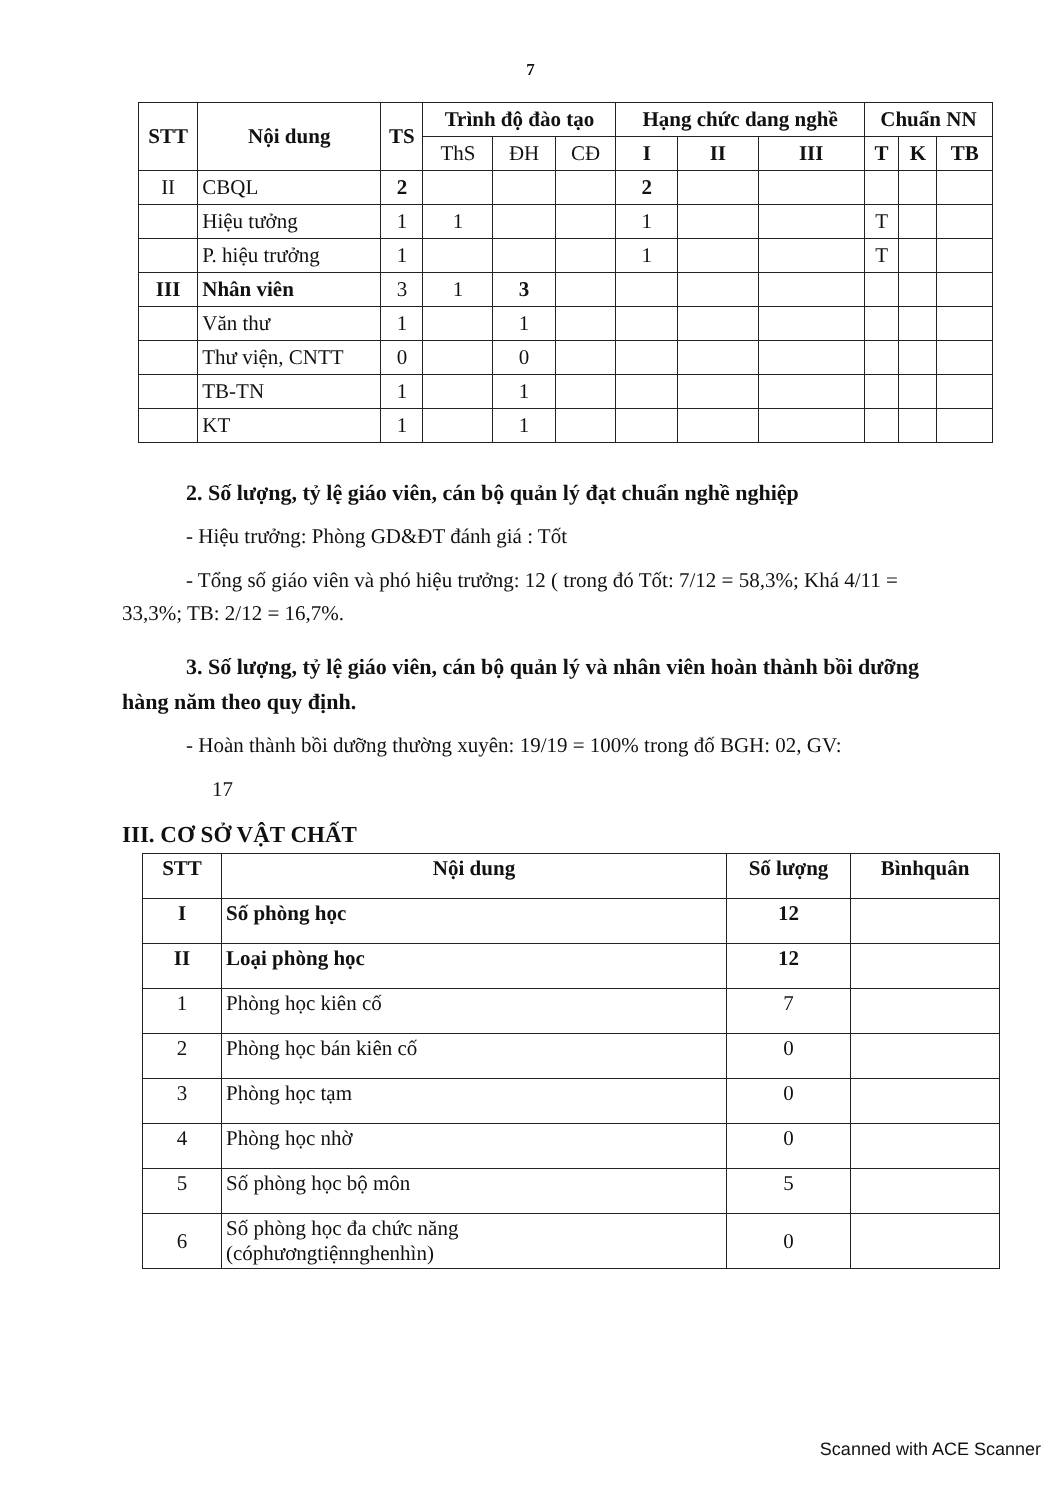7
| STT | Nội dung | TS | Trình độ đào tạo | | | Hạng chức dang nghề | | | Chuẩn NN | | |
| --- | --- | --- | --- | --- | --- | --- | --- | --- | --- | --- | --- |
| | | | ThS | ĐH | CĐ | I | II | III | T | K | TB |
| II | CBQL | 2 | | | | 2 | | | | | |
| | Hiệu tưởng | 1 | 1 | | | 1 | | | T | | |
| | P. hiệu trưởng | 1 | | | | 1 | | | T | | |
| III | Nhân viên | 3 | 1 | 3 | | | | | | | |
| | Văn thư | 1 | | 1 | | | | | | | |
| | Thư viện, CNTT | 0 | | 0 | | | | | | | |
| | TB-TN | 1 | | 1 | | | | | | | |
| | KT | 1 | | 1 | | | | | | | |
2. Số lượng, tỷ lệ giáo viên, cán bộ quản lý đạt chuẩn nghề nghiệp
- Hiệu trưởng: Phòng GD&ĐT đánh giá : Tốt
- Tổng số giáo viên và phó hiệu trưởng: 12 ( trong đó Tốt: 7/12 = 58,3%; Khá 4/11 = 33,3%; TB: 2/12 = 16,7%.
3. Số lượng, tỷ lệ giáo viên, cán bộ quản lý và nhân viên hoàn thành bồi dưỡng hàng năm theo quy định.
- Hoàn thành bồi dưỡng thường xuyên: 19/19 = 100% trong đố BGH: 02, GV:
17
III. CƠ SỞ VẬT CHẤT
| STT | Nội dung | Số lượng | Bìnhquân |
| --- | --- | --- | --- |
| I | Số phòng học | 12 | |
| II | Loại phòng học | 12 | |
| 1 | Phòng học kiên cố | 7 | |
| 2 | Phòng học bán kiên cố | 0 | |
| 3 | Phòng học tạm | 0 | |
| 4 | Phòng học nhờ | 0 | |
| 5 | Số phòng học bộ môn | 5 | |
| 6 | Số phòng học đa chức năng (cóphươngtiệnnghenhìn) | 0 | |
Scanned with ACE Scanner